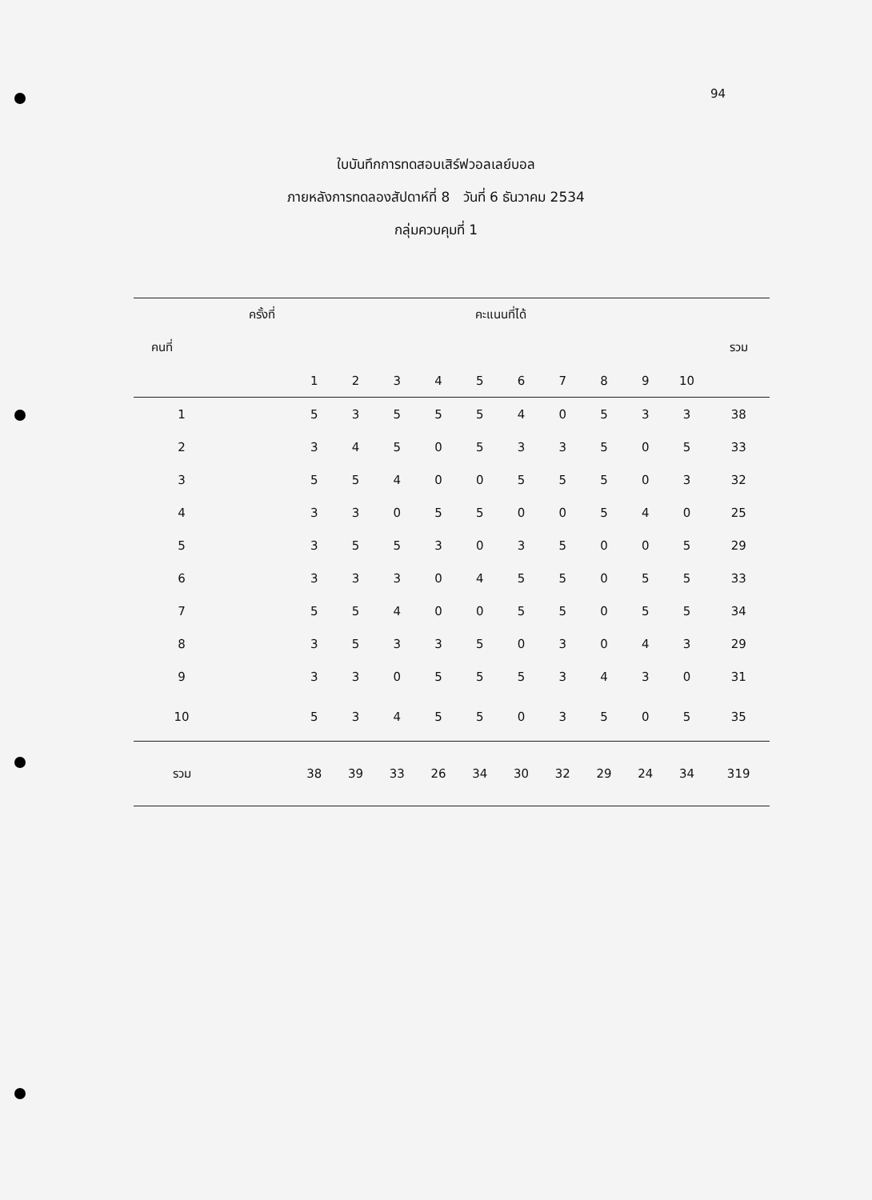94
ใบบันทึกการทดสอบเสิร์ฟวอลเลย์บอล
ภายหลังการทดลองสัปดาห์ที่ 8 วันที่ 6 ธันวาคม 2534
กลุ่มควบคุมที่ 1
| | ครั้งที่ | คะแนนที่ได้ | | | | | | | | | | |
| --- | --- | --- | --- | --- | --- | --- | --- | --- | --- | --- | --- | --- |
| คนที่ | | | | | | | | | | | | รวม |
| | | 1 | 2 | 3 | 4 | 5 | 6 | 7 | 8 | 9 | 10 | |
| 1 | | 5 | 3 | 5 | 5 | 5 | 4 | 0 | 5 | 3 | 3 | 38 |
| 2 | | 3 | 4 | 5 | 0 | 5 | 3 | 3 | 5 | 0 | 5 | 33 |
| 3 | | 5 | 5 | 4 | 0 | 0 | 5 | 5 | 5 | 0 | 3 | 32 |
| 4 | | 3 | 3 | 0 | 5 | 5 | 0 | 0 | 5 | 4 | 0 | 25 |
| 5 | | 3 | 5 | 5 | 3 | 0 | 3 | 5 | 0 | 0 | 5 | 29 |
| 6 | | 3 | 3 | 3 | 0 | 4 | 5 | 5 | 0 | 5 | 5 | 33 |
| 7 | | 5 | 5 | 4 | 0 | 0 | 5 | 5 | 0 | 5 | 5 | 34 |
| 8 | | 3 | 5 | 3 | 3 | 5 | 0 | 3 | 0 | 4 | 3 | 29 |
| 9 | | 3 | 3 | 0 | 5 | 5 | 5 | 3 | 4 | 3 | 0 | 31 |
| 10 | | 5 | 3 | 4 | 5 | 5 | 0 | 3 | 5 | 0 | 5 | 35 |
| รวม | | 38 | 39 | 33 | 26 | 34 | 30 | 32 | 29 | 24 | 34 | 319 |